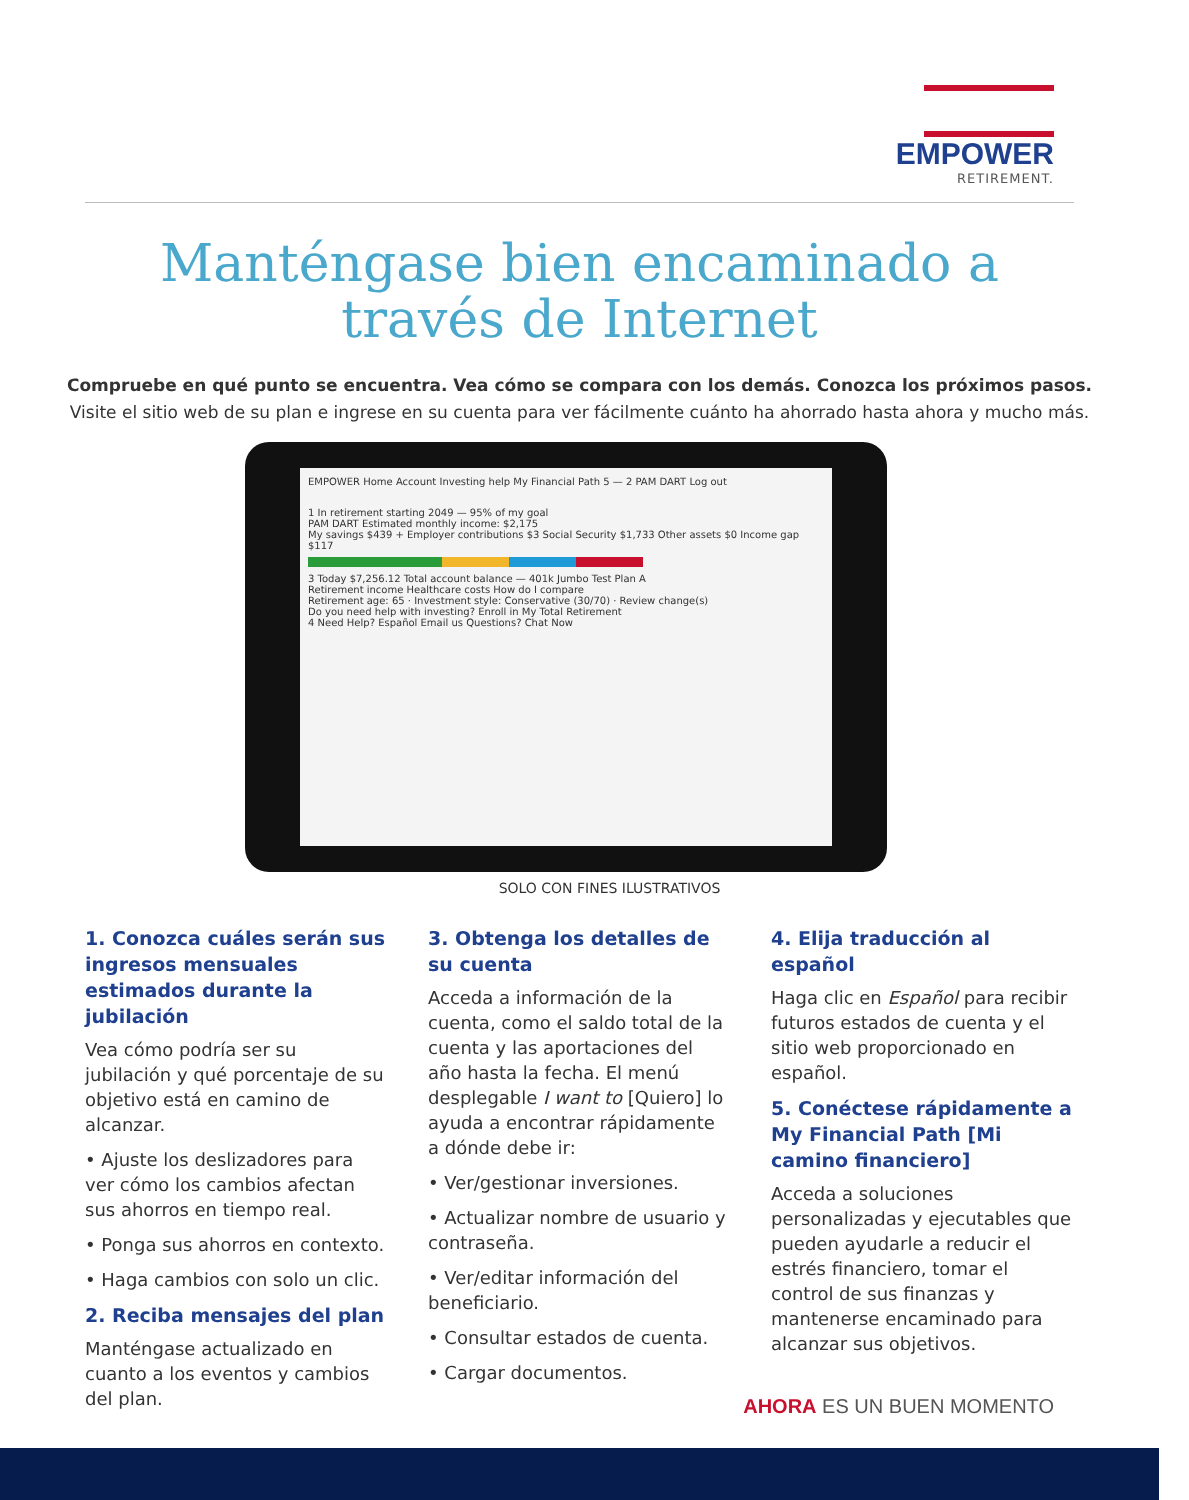EMPOWER
RETIREMENT.
Manténgase bien encaminado a
través de Internet
Compruebe en qué punto se encuentra. Vea cómo se compara con los demás. Conozca los próximos pasos.
Visite el sitio web de su plan e ingrese en su cuenta para ver fácilmente cuánto ha ahorrado hasta ahora y mucho más.
EMPOWER Home Account Investing help My Financial Path 5 — 2 PAM DART Log out
1 In retirement starting 2049 — 95% of my goal
PAM DART Estimated monthly income: $2,175
My savings $439 + Employer contributions $3 Social Security $1,733 Other assets $0 Income gap $117
3 Today $7,256.12 Total account balance — 401k Jumbo Test Plan A
Retirement income Healthcare costs How do I compare
Retirement age: 65 · Investment style: Conservative (30/70) · Review change(s)
Do you need help with investing? Enroll in My Total Retirement
4 Need Help? Español Email us Questions? Chat Now
SOLO CON FINES ILUSTRATIVOS
1. Conozca cuáles serán sus ingresos mensuales estimados durante la jubilación
Vea cómo podría ser su jubilación y qué porcentaje de su objetivo está en camino de alcanzar.
• Ajuste los deslizadores para ver cómo los cambios afectan sus ahorros en tiempo real.
• Ponga sus ahorros en contexto.
• Haga cambios con solo un clic.
2. Reciba mensajes del plan
Manténgase actualizado en cuanto a los eventos y cambios del plan.
3. Obtenga los detalles de su cuenta
Acceda a información de la cuenta, como el saldo total de la cuenta y las aportaciones del año hasta la fecha. El menú desplegable I want to [Quiero] lo ayuda a encontrar rápidamente a dónde debe ir:
• Ver/gestionar inversiones.
• Actualizar nombre de usuario y contraseña.
• Ver/editar información del beneficiario.
• Consultar estados de cuenta.
• Cargar documentos.
4. Elija traducción al español
Haga clic en Español para recibir futuros estados de cuenta y el sitio web proporcionado en español.
5. Conéctese rápidamente a My Financial Path [Mi camino financiero]
Acceda a soluciones personalizadas y ejecutables que pueden ayudarle a reducir el estrés financiero, tomar el control de sus finanzas y mantenerse encaminado para alcanzar sus objetivos.
AHORA ES UN BUEN MOMENTO